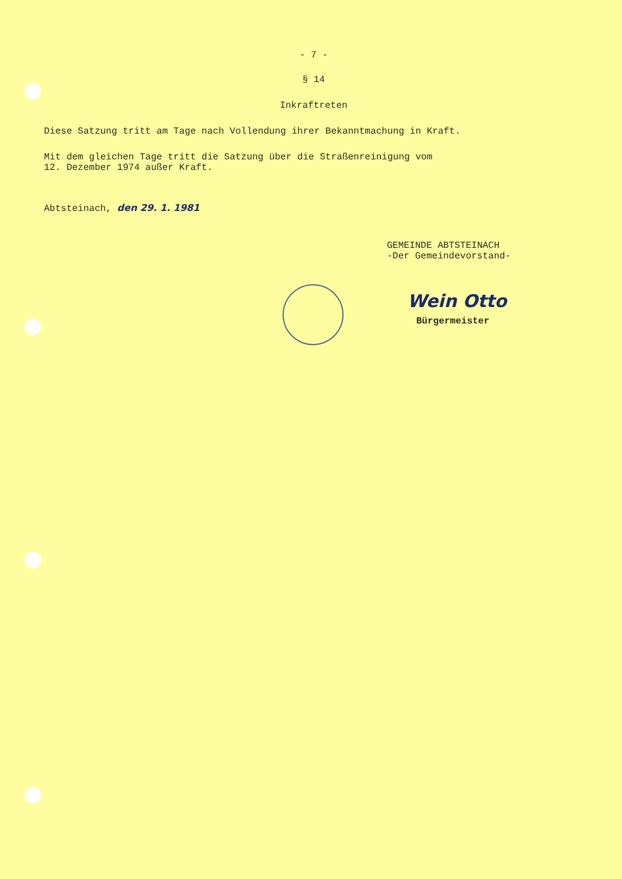- 7 -
§ 14
Inkraftreten
Diese Satzung tritt am Tage nach Vollendung ihrer Bekanntmachung in Kraft.
Mit dem gleichen Tage tritt die Satzung über die Straßenreinigung vom
12. Dezember 1974 außer Kraft.
Abtsteinach, den 29. 1. 1981
GEMEINDE ABTSTEINACH
-Der Gemeindevorstand-
Wein Otto
Bürgermeister